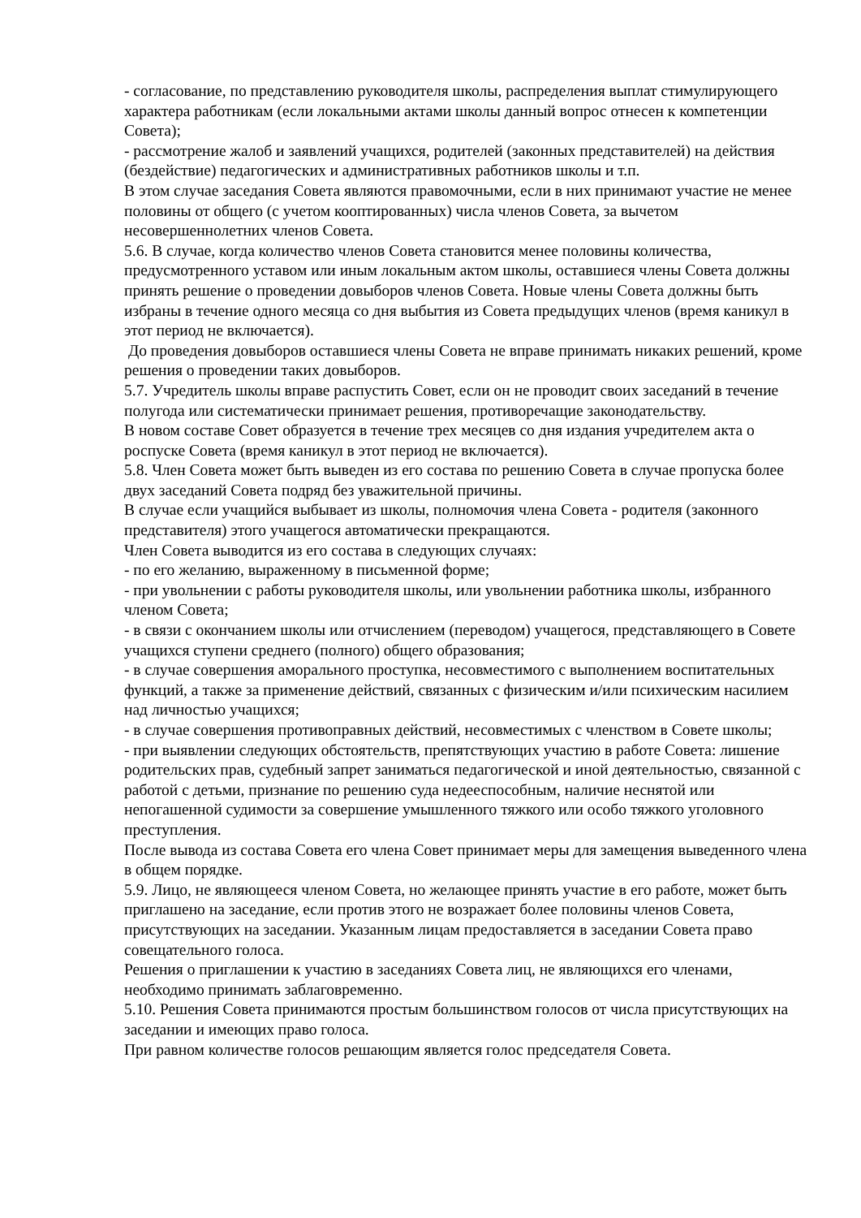- согласование, по представлению руководителя школы, распределения выплат стимулирующего характера работникам (если локальными актами школы данный вопрос отнесен к компетенции Совета);
- рассмотрение жалоб и заявлений учащихся, родителей (законных представителей) на действия (бездействие) педагогических и административных работников школы и т.п.
В этом случае заседания Совета являются правомочными, если в них принимают участие не менее половины от общего (с учетом кооптированных) числа членов Совета, за вычетом несовершеннолетних членов Совета.
5.6. В случае, когда количество членов Совета становится менее половины количества, предусмотренного уставом или иным локальным актом школы, оставшиеся члены Совета должны принять решение о проведении довыборов членов Совета. Новые члены Совета должны быть избраны в течение одного месяца со дня выбытия из Совета предыдущих членов (время каникул в этот период не включается).
До проведения довыборов оставшиеся члены Совета не вправе принимать никаких решений, кроме решения о проведении таких довыборов.
5.7. Учредитель школы вправе распустить Совет, если он не проводит своих заседаний в течение полугода или систематически принимает решения, противоречащие законодательству.
В новом составе Совет образуется в течение трех месяцев со дня издания учредителем акта о роспуске Совета (время каникул в этот период не включается).
5.8. Член Совета может быть выведен из его состава по решению Совета в случае пропуска более двух заседаний Совета подряд без уважительной причины.
В случае если учащийся выбывает из школы, полномочия члена Совета - родителя (законного представителя) этого учащегося автоматически прекращаются.
Член Совета выводится из его состава в следующих случаях:
- по его желанию, выраженному в письменной форме;
- при увольнении с работы руководителя школы, или увольнении работника школы, избранного членом Совета;
- в связи с окончанием школы или отчислением (переводом) учащегося, представляющего в Совете учащихся ступени среднего (полного) общего образования;
- в случае совершения аморального проступка, несовместимого с выполнением воспитательных функций, а также за применение действий, связанных с физическим и/или психическим насилием над личностью учащихся;
- в случае совершения противоправных действий, несовместимых с членством в Совете школы;
- при выявлении следующих обстоятельств, препятствующих участию в работе Совета: лишение родительских прав, судебный запрет заниматься педагогической и иной деятельностью, связанной с работой с детьми, признание по решению суда недееспособным, наличие неснятой или непогашенной судимости за совершение умышленного тяжкого или особо тяжкого уголовного преступления.
После вывода из состава Совета его члена Совет принимает меры для замещения выведенного члена в общем порядке.
5.9. Лицо, не являющееся членом Совета, но желающее принять участие в его работе, может быть приглашено на заседание, если против этого не возражает более половины членов Совета, присутствующих на заседании. Указанным лицам предоставляется в заседании Совета право совещательного голоса.
Решения о приглашении к участию в заседаниях Совета лиц, не являющихся его членами, необходимо принимать заблаговременно.
5.10. Решения Совета принимаются простым большинством голосов от числа присутствующих на заседании и имеющих право голоса.
При равном количестве голосов решающим является голос председателя Совета.